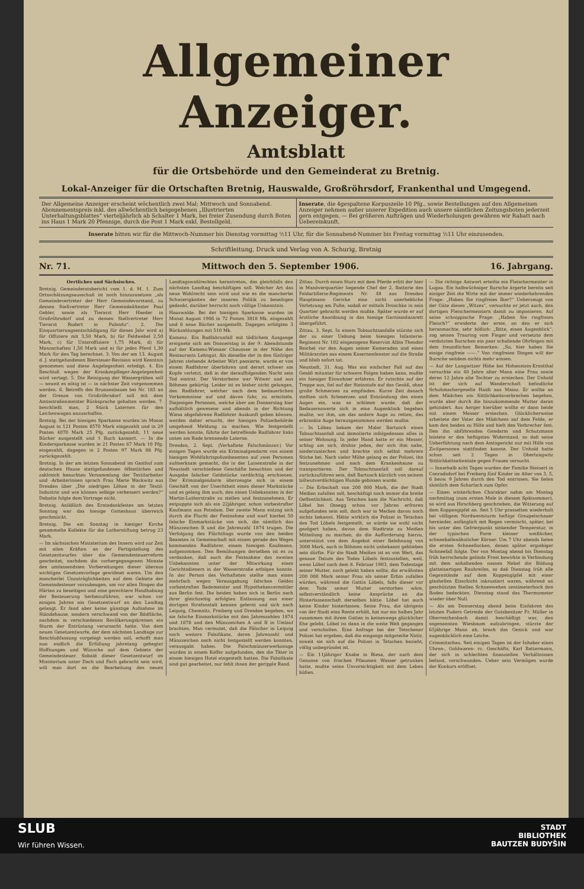Allgemeiner Anzeiger.
Amtsblatt
für die Ortsbehörde und den Gemeinderat zu Bretnig.
Lokal-Anzeiger für die Ortschaften Bretnig, Hauswalde, Großröhrsdorf, Frankenthal und Umgegend.
Der Allgemeine Anzeiger erscheint wöchentlich zwei Mal: Mittwoch und Sonnabend. Abonnementspreis inkl. des allwöchentlich beigegebenen „Illustrierten Unterhaltungsblattes“ vierteljährlich ab Schalter 1 Mark, bei freier Zusendung durch Boten ins Haus 1 Mark 20 Pfennige, durch die Post 1 Mark exkl. Bestellgeld.
Inserate, die 4gespaltene Korpuszeile 10 Pfg., sowie Bestellungen auf den Allgemeinen Anzeiger nehmen außer unserer Expedition auch unsere sämtlichen Zeitungsboten jederzeit gern entgegen. — Bei größeren Aufträgen und Wiederholungen gewähren wir Rabatt nach Uebereinkunft.
Inserate bitten wir für die Mittwoch-Nummer bis Dienstag vormittag ½11 Uhr, für die Sonnabend-Nummer bis Freitag vormittag ½11 Uhr einzusenden.
Schriftleitung, Druck und Verlag von A. Schurig, Bretnig
Nr. 71. Mittwoch den 5. September 1906. 16. Jahrgang.
Oertliches und Sächsisches.
Bretnig. Gemeinderatsbericht vom 1. d. M. 1. Zum Ortsschätzungsausschuß ist noch hinzuzusetzen „als Gemeindevertreter der Herr Gemeindevorstand, zu dessen Stellvertreter Herr Gemeindeältester Paul Gebler, sowie als Tierarzt Herr Haeder in Großröhrsdorf und zu dessen Stellvertreter Herr Tierarzt Rudert in Pulsnitz“. 2. Die Einquartierungsentschädigung für dieses Jahr wird a) für Offiziere mit 3,50 Mark, b) für Feldwebel 2,50 Mark, c) für Unteroffiziere 1,75 Mark, d) für Mannschaften 1,50 Mark und e) für jedes Pferd 1,30 Mark für den Tag berechnet. 3. Von der am 13. August d. J. stattgefundenen Biersteuer-Revision wird Kenntnis genommen und diese Angelegenheit erledigt. 4. Ein Beschluß wegen der Krankenpfleger-Angelegenheit wird vertagt. 5. Die Reinigung der Wassergräben soll — soweit es nötig ist — in nächster Zeit vorgenommen werden. 6. Betreffs des Brunnenbaues bei Nr. 185 an der Grenze von Großröhrsdorf soll mit dem Amtsstraßenmeister Rücksprache gehalten werden. 7. beschließt man, 2 Stück Laternen für den Leichenwagen anzuschaffen.
Bretnig. Bei der hiesigen Sparkasse wurden im Monat August in 121 Posten 8570 Mark eingezahlt und in 29 Posten 4070 Mark 25 Pfg. zurückgezahlt, 11 neue Bücher ausgestellt und 1 Buch kassiert. — In die Kindersparkasse wurden in 21 Posten 67 Mark 10 Pfg. eingezahlt, dagegen in 2 Posten 97 Mark 88 Pfg. zurückgezahlt.
Bretnig. In der am letzten Sonnabend im Gasthof zum deutschen Hause stattgefundenen öffentlichen und zahlreich besuchten Versammlung der Textilarbeiter und -Arbeiterinnen sprach Frau Marie Wackwitz aus Dresden über „Die niedrigen Löhne in der Textil-Industrie und wie können selbige verbessert werden?“ Debatte folgte dem Vortrage nicht.
Bretnig. Anläßlich des Erntedankfestes am letzten Sonntag war das hiesige Gotteshaus überreich geschmückt.
Bretnig. Die am Sonntag in hiesiger Kirche gesammelte Kollekte für die Lutherstiftung betrug 23 Mark.
— Im sächsischen Ministerium des Innern wird zur Zeit mit allen Kräften an der Fertigstellung des Gesetzentwurfes über die Gemeindesteuerreform gearbeitet, nachdem die vorhergegangenen Monate den umfassendsten Vorbereitungen dieser überaus wichtigen Gesetzesvorlage gewidmet waren. Um den mancherlei Unzuträglichkeiten auf dem Gebiete der Gemeindesteuer vorzubeugen, um vor allen Dingen die Härten zu beseitigen und eine gerechtere Handhabung der Besteuerung herbeizuführen, war schon vor einigen Jahren ein Gesetzentwurf an den Landtag gelangt. Er fand aber keine günstige Aufnahme im Ständehause, sondern verschwand von der Bildfläche, nachdem in verschiedenen Bevölkerungskreisen ein Sturm der Entrüstung verursacht hatte. Von dem neuen Gesetzentwurfe, der dem nächsten Landtage zur Beschlußfassung vorgelegt werden soll, erhofft man nun endlich die Erfüllung jahrelang gehegter Hoffnungen und Wünsche auf dem Gebiete der Gemeindesteuer. Sobald dieser Gesetzentwurf im Ministerium unter Dach und Fach gebracht sein wird, will man dort an die Bearbeitung des neuen Landtagswahlrechtes herantreten, das gleichfalls den nächsten Landtag beschäftigen soll. Welcher Art das neue Wahlrecht sein wird und wie es die mancherlei Schwierigkeiten der inneren Politik zu beseitigen gedenkt, darüber herrscht noch völlige Unkenntnis.
Hauswalde. Bei der hiesigen Sparkasse wurden im Monat August 1906 in 72 Posten 3818 Mk. eingezahlt und 6 neue Bücher ausgestellt. Dagegen erfolgten 3 Rückzahlungen mit 510 Mk.
Kamenz. Ein Radfahrunfall mit tödlichem Ausgange ereignete sich am Donnerstag in der 9. Abendstunde auf der Kamenz-Wiesaer Chaussee in der Nähe des Restaurants Lehngut. Als dieselbe der in den fünfziger Jahren stehende Arbeiter Wirt passierte, wurde er von einem Radfahrer überfahren und derart schwer am Kopfe verletzt, daß in der darauffolgenden Nacht sein Tod eintrat. Der Verstorbene war Witwer und aus Böhmen gebürtig. Leider ist es bisher nicht gelungen, den Radfahrer, welcher nach dem bedauerlichen Vorkommnisse auf und davon fuhr, zu ermitteln. Diejenigen Personen, welche über am Donnerstag hier aufhältlich gewesene und abends in der Richtung Wiesa abgefahrene Radfahrer Auskunft geben können, werden daher ersucht, der hiesigen Polizeibehörde umgehend Meldung zu machen. Wie festgestellt werden konnte, führte der betreffende Radfahrer links unten am Rade brennende Laterne.
Dresden, 2. Sept. (Verhaftete Falschmünzer.) Vor einigen Tagen wurde ein Kriminalgendarm von einem hiesigen Wohlfahrtspolizeibeamten auf zwei Personen aufmerksam gemacht, die in der Luisenstraße in der Neustadt verschiedene Geschäfte besuchten und der Ausgabe falscher Geldstücke verdächtig erschienen. Der Kriminalgendarm überzeugte sich in einem Geschäft von der Unechtheit eines dieser Markstücke und es gelang ihm auch, den einen Unbekannten in der Martin-Lutherstraße zu stellen und festzunehmen. Er entpuppte sich als ein 22jähriger, schon vorbestrafter Kaufmann aus Potsdam. Der zweite Mann entzog sich durch die Flucht der Festnahme und warf hierbei 50 falsche Einmarkstücke von sich, die sämtlich das Münzzeichen B und die Jahreszahl 1874 trugen. Die Verfolgung des Flüchtlings wurde von den beiden Beamten in Gemeinschaft mit einem gerade des Weges kommenden Radfahrer, einem hiesigen Kaufmann, aufgenommen. Den Bemühungen derselben ist es zu verdanken, daß auch die Festnahme des zweiten Unbekannten unter der Mitwirkung eines Gerichtsdieners in der Wasserstraße erfolgen konnte. In der Person des Verhafteten stellte man einen mehrfach wegen Verausgabung falschen Geldes vorbestraften Bademeister und Hypothekenvermittler aus Berlin fest. Die beiden haben sich in Berlin nach ihrer gleichzeitig erfolgten Entlassung aus einer dortigen Strafanstalt kennen gelernt und sich nach Leipzig, Chemnitz, Freiberg und Dresden begeben, wo sie falsche Einmarkstücke mit den Jahreszahlen 1874 und 1878 und den Münzzeichen A und B in Umlauf brachten. Man vermutet, daß die Fälscher in Leipzig noch weitere Falsifikate, deren Jahreszahl und Münzzeichen noch nicht festgestellt werden konnten, verausgabt haben. Die Falschmünzerwerkzeuge wurden in einem Koffer aufgefunden, den die Täter in einem hiesigen Hotel eingestellt hatten. Die Falsifikate sind gut gearbeitet, nur fehlt ihnen der geripple Rand.
Zittau. Durch einen Sturz mit dem Pferde erlitt der hier in Manöverquartier liegende Chef der 2. Batterie des Feldartillerie-Regiments Nr. 48 aus Dresden Hauptmann Gericke eine nicht unerhebliche Verletzung am Fuße, sodaß er mittels Droschke in sein Quartier gebracht werden mußte. Später wurde er auf ärztliche Anordnung in das hiesige Garnisonlazarett übergeführt.
Zittau, 3. Sept. In einem Tobsuchtsanfalle stürzte sich der zu einer Uebung beim hiesigen Infanterie-Regiment Nr. 102 eingezogene Reservist Albin Theodor Reichel vor den Augen seiner Kameraden und eines Militärarztes aus einem Kasernenfenster auf die Straße und blieb sofort tot.
Neustadt, 31. Aug. Was ein einfacher Fall auf das Gesäß mitunter für schwere Folgen haben kann, mußte ein hiesiger Einwohner erfahren. Er rutschte auf der Treppe aus, fiel auf der Steinstufe auf das Gesäß, ohne große Schmerzen zu empfinden. Kurze Zeit danach stellten sich Schmerzen und Entzündung des einen Auges ein, was so schlimm wurde, daß der Bedauernswerte sich in eine Augenklinik begeben mußte, wo ihm, um das andere Auge zu retten, das erkrankte Auge herausgenommen werden mußte.
— In Löbau bekam der Maler Bartusch einen Tobsuchtsanfall und demolierte infolgedessen alles in seiner Wohnung. In jeder Hand hatte er ein Messer, schlug um sich, drohte jeden, der sich ihm nahe, niederzustechen und brachte sich selbst mehrere Stiche bei. Nach vieler Mühe gelang es der Polizei, ihn festzunehmen und nach dem Krankenhause zu transportieren. Der Tobsuchtsanfall soll darauf zurückzuführen sein, daß Bartusch kürzlich von seinem tollwutverdächtigen Hunde gebissen wurde.
— Die Erbschaft von 200 000 Mark, die der Stadt Meißen zufallen soll, beschäftigt noch immer die breite Oeffentlichkeit. Aus Tetschen kam die Nachricht, daß Löbel bei Ossegg schon vor Jahren erfroren aufgefunden sein soll, doch war in Meißen davon noch nichts bekannt. Hätte wirklich die Polizei in Tetschen den Tod Löbels festgestellt, so würde sie wohl nicht gezögert haben, davon dem Stadtrate zu Meißen Mitteilung zu machen, da die Aufforderung hierzu, unterstützt von dem Angebot einer Belohnung von 3000 Mark, auch in Böhmen nicht unbekannt geblieben sein dürfte. Für die Stadt Meißen ist es von Wert, das genaue Datum des Todes Löbels festzustellen, weil, wenn Löbel nach dem 8. Februar 1903, dem Todestage seiner Mutter, noch gelebt haben sollte, die erwähnten 200 000 Mark seiner Frau als seiner Erbin zufallen würden, während die Gattin Löbels, falls dieser vor dem Tode seiner Mutter verstorben wäre, selbstverständlich keine Ansprüche an die Hinterlassenschaft derselben hätte. Löbel hat auch keine Kinder hinterlassen. Seine Frau, die übrigens von der Stadt eine Rente erhält, hat nur ein halbes Jahr zusammen mit ihrem Gatten in keineswegs glücklicher Ehe gelebt. Löbel ist dann in die weite Welt gegangen und verschollen. Eine Anfrage bei der Tetschener Polizei hat ergeben, daß die eingangs mitgeteilte Notiz, soweit sie sich auf die Polizei in Tetschen bezieht, völlig unbegründet ist.
— Ein 11jähriger Knabe in Riesa, der nach dem Genusse von frischen Pflaumen Wasser getrunken hatte, mußte seine Unvorsichtigkeit mit dem Leben büßen.
— Die richtige Antwort erteilte ein Fleischermeister in Lugau. Ein halbwüchsiger Bursche ärgerte bereits seit einiger Zeit die Wirte mit der immer wiederkehrenden Frage: „Haben Sie ringfreies Bier?“ Ueberzeugt von der Güte dieses „Witzes“, versuchte er jetzt auch, den dortigen Fleischermeistern damit zu imponieren. Auf seine schnippische Frage: „Haben Sie ringfreies Fleisch?“ erwiderte der erste, an den er sich heranmachte, sehr höflich: „Bitte, einen Augenblick“, zog seinen Trauring vom Finger und versetzte dem verdutzten Burschen ein paar schallende Ohrfeigen mit dem freundlichen Bemerken: „So, hier haben Sie einige ringfreie ——.“ Von ringfreien Dingen will der Bursche seitdem nichts mehr wissen.
— Auf der Lungwitzer Höhe bei Hohenstein-Ernstthal versuchte ein 40 Jahre alter Mann eine Frau sowie deren 12 Jahre alte Tochter zu erstechen. Der Unhold ist der sich auf Wanderschaft befindliche Schuhmachergeselle Haidt aus Mainz. Er wollte an dem Mädchen ein Sittlichkeitsverbrechen begehen, wurde aber durch die hinzukommende Mutter daran gehindert. Aus Aerger hierüber wollte er dann beide mit einem Messer erstechen. Glücklicherweise arbeitete der Vater des Mädchens auf dem Felde, er kam den beiden zu Hilfe und hielt den Verbrecher fest. Den ihn abführenden Gendarm und Schutzmann leistete er den heftigsten Widerstand, so daß seine Ueberführung nach dem Amtsgericht nur mit Hilfe von Zivilpersonen stattfinden konnte. Der Unhold hatte schon seit 2 Tagen in Oberlungwitz Sittlichkeitsattentate gegen Frauen versucht.
— Innerhalb acht Tagen wurden der Familie Steinert in Conradsdorf bei Freiberg fünf Kinder im Alter von 3, 5, 6 bezw. 9 Jahren durch den Tod entrissen. Sie fielen sämtlich dem Scharlach zum Opfer.
— Einen winterlichen Charakter nahm am Montag nachmittag (zum ersten Male in diesem Spätsommer), so wird aus Hirschberg geschrieben, die Witterung auf dem Koppengipfel an. Seit 5 Uhr prasselten wiederholt bei völligem Nordweststurm heftige Graupelschauer hernieder, anfänglich mit Regen vermischt, später, bei bis unter den Gefrierpunkt sinkender Temperatur, in der typischen Form kleiner weißlicher, schneeballenähnlicher Körner. Um 7 Uhr abends fielen die ersten Schneeflocken, denen später ergiebiger Schneefall folgte. Der von Montag abend bis Dienstag früh herrschende gelinde Frost bewirkte in Verbindung mit dem anhaltenden nassen Nebel die Bildung glatteisartigen Rauhreifes, so daß Dienstag früh alle Gegenstände auf dem Koppengipfel mit einer glashellen Eisschicht inkrustiert waren, während an geschützten Stellen Schneewehen zentimeterhoch den Boden bedeckten. Dienstag stand das Thermometer wieder über Null.
— Als am Donnerstag abend beim Einfahren des letzten Fuders Getreide der Gutsbesitzer Fr. Müller in Oberreichenbach damit beschäftigt war, den sogenannten Wiesbaum aufzubringen, stürzte der 65jährige Mann ab, brach das Genick und war augenblicklich eine Leiche.
Crimmitschau. Seit einigen Tagen ist der Inhaber eines Uhren-, Goldwaren- rc. Geschäfts, Karl Battermann, der sich in schlechten finanziellen Verhältnissen befand, verschwunden. Ueber sein Vermögen wurde der Konkurs eröffnet.
SLUB
Wir führen Wissen. STADT
BIBLIOTHEK
BAUTZEN BUDYŠIN